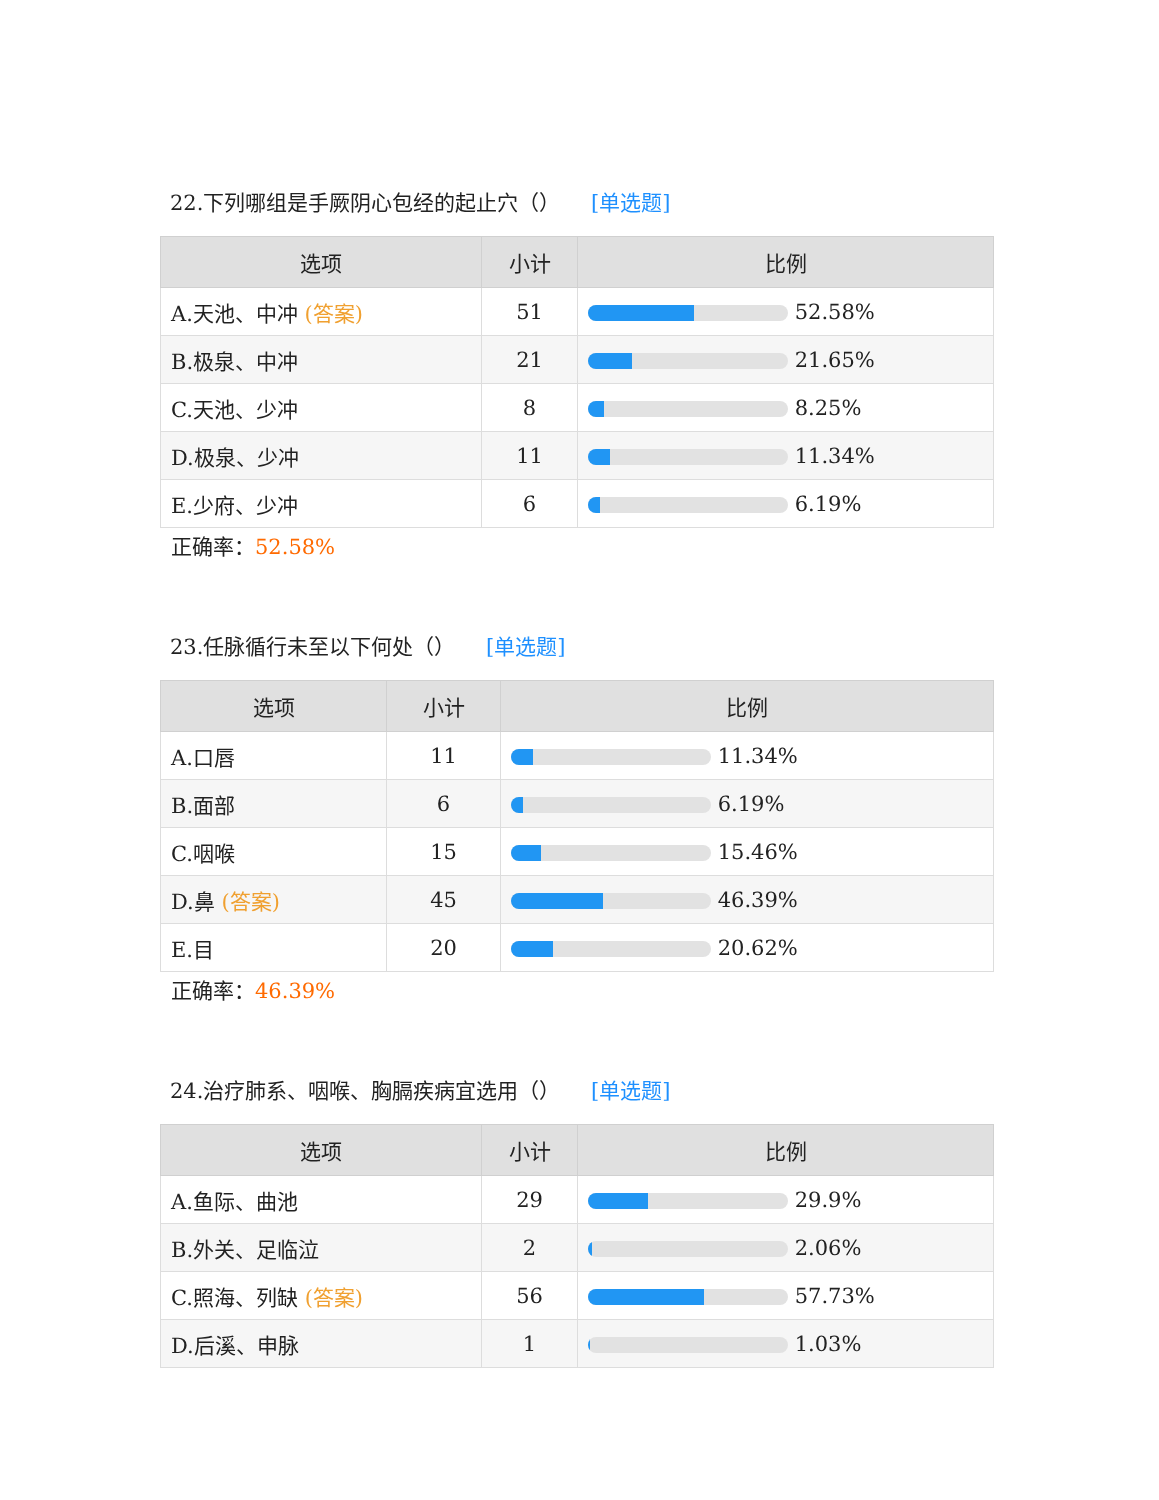22.下列哪组是手厥阴心包经的起止穴（） [单选题]
| 选项 | 小计 | 比例 |
| --- | --- | --- |
| A.天池、中冲 (答案) | 51 | 52.58% |
| B.极泉、中冲 | 21 | 21.65% |
| C.天池、少冲 | 8 | 8.25% |
| D.极泉、少冲 | 11 | 11.34% |
| E.少府、少冲 | 6 | 6.19% |
正确率：52.58%
23.任脉循行未至以下何处（） [单选题]
| 选项 | 小计 | 比例 |
| --- | --- | --- |
| A.口唇 | 11 | 11.34% |
| B.面部 | 6 | 6.19% |
| C.咽喉 | 15 | 15.46% |
| D.鼻 (答案) | 45 | 46.39% |
| E.目 | 20 | 20.62% |
正确率：46.39%
24.治疗肺系、咽喉、胸膈疾病宜选用（） [单选题]
| 选项 | 小计 | 比例 |
| --- | --- | --- |
| A.鱼际、曲池 | 29 | 29.9% |
| B.外关、足临泣 | 2 | 2.06% |
| C.照海、列缺 (答案) | 56 | 57.73% |
| D.后溪、申脉 | 1 | 1.03% |